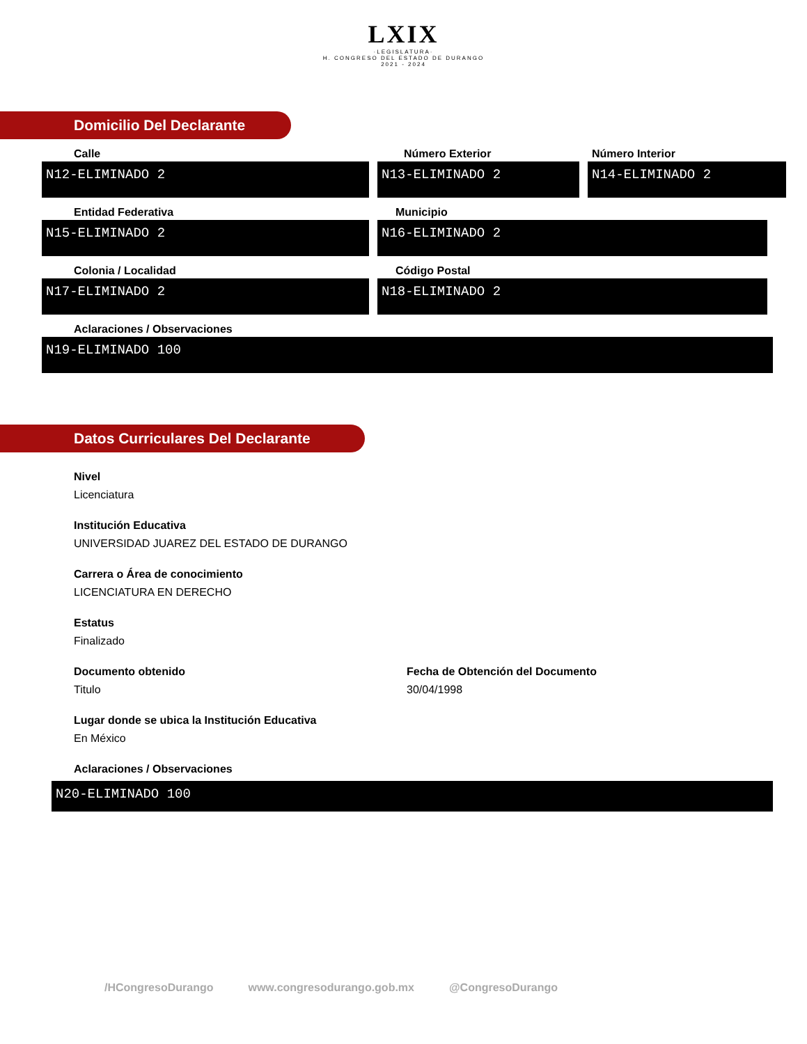LXIX
·LEGISLATURA·
H. CONGRESO DEL ESTADO DE DURANGO
2021 - 2024
Domicilio Del Declarante
Calle
N12-ELIMINADO 2
Número Exterior
N13-ELIMINADO 2
Número Interior
N14-ELIMINADO 2
Entidad Federativa
N15-ELIMINADO 2
Municipio
N16-ELIMINADO 2
Colonia / Localidad
N17-ELIMINADO 2
Código Postal
N18-ELIMINADO 2
Aclaraciones / Observaciones
N19-ELIMINADO 100
Datos Curriculares Del Declarante
Nivel
Licenciatura
Institución Educativa
UNIVERSIDAD JUAREZ DEL ESTADO DE DURANGO
Carrera o Área de conocimiento
LICENCIATURA EN DERECHO
Estatus
Finalizado
Documento obtenido
Titulo
Fecha de Obtención del Documento
30/04/1998
Lugar donde se ubica la Institución Educativa
En México
Aclaraciones / Observaciones
N20-ELIMINADO 100
/HCongresoDurango www.congresodurango.gob.mx @CongresoDurango